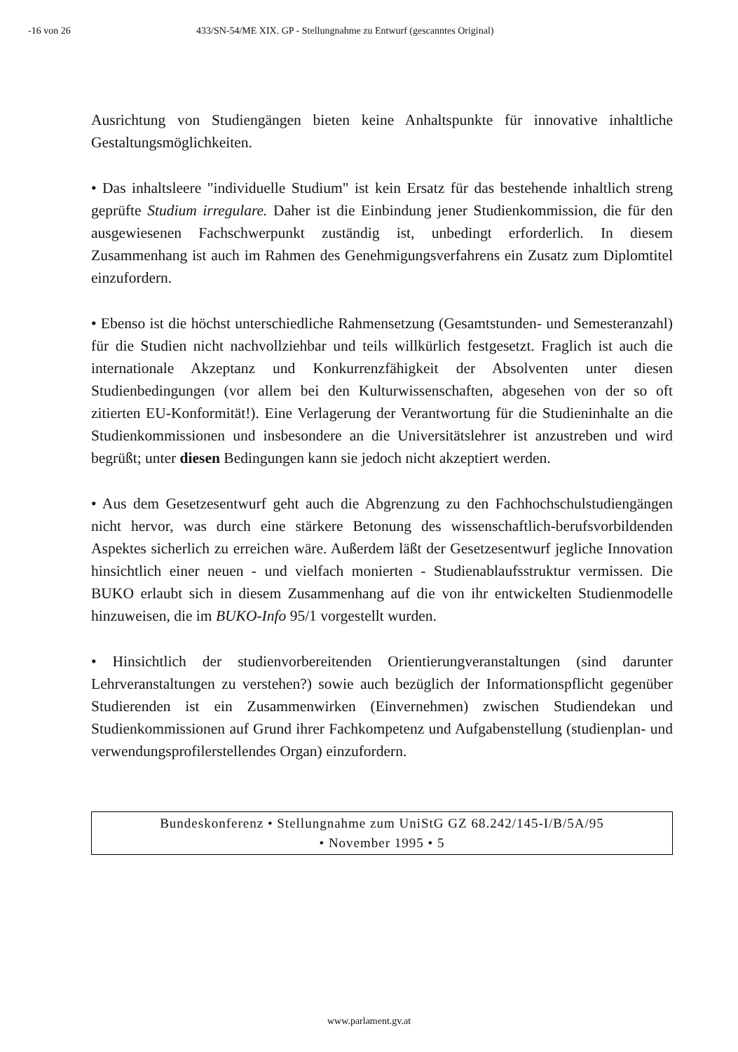-16 von 26 433/SN-54/ME XIX. GP - Stellungnahme zu Entwurf (gescanntes Original)
Ausrichtung von Studiengängen bieten keine Anhaltspunkte für innovative inhaltliche Gestaltungsmöglichkeiten.
• Das inhaltsleere "individuelle Studium" ist kein Ersatz für das bestehende inhaltlich streng geprüfte Studium irregulare. Daher ist die Einbindung jener Studienkommission, die für den ausgewiesenen Fachschwerpunkt zuständig ist, unbedingt erforderlich. In diesem Zusammenhang ist auch im Rahmen des Genehmigungsverfahrens ein Zusatz zum Diplomtitel einzufordern.
• Ebenso ist die höchst unterschiedliche Rahmensetzung (Gesamtstunden- und Semesteranzahl) für die Studien nicht nachvollziehbar und teils willkürlich festgesetzt. Fraglich ist auch die internationale Akzeptanz und Konkurrenzfähigkeit der Absolventen unter diesen Studienbedingungen (vor allem bei den Kulturwissenschaften, abgesehen von der so oft zitierten EU-Konformität!). Eine Verlagerung der Verantwortung für die Studieninhalte an die Studienkommissionen und insbesondere an die Universitätslehrer ist anzustreben und wird begrüßt; unter diesen Bedingungen kann sie jedoch nicht akzeptiert werden.
• Aus dem Gesetzesentwurf geht auch die Abgrenzung zu den Fachhochschulstudiengängen nicht hervor, was durch eine stärkere Betonung des wissenschaftlich-berufsvorbildenden Aspektes sicherlich zu erreichen wäre. Außerdem läßt der Gesetzesentwurf jegliche Innovation hinsichtlich einer neuen - und vielfach monierten - Studienablaufsstruktur vermissen. Die BUKO erlaubt sich in diesem Zusammenhang auf die von ihr entwickelten Studienmodelle hinzuweisen, die im BUKO-Info 95/1 vorgestellt wurden.
• Hinsichtlich der studienvorbereitenden Orientierungveranstaltungen (sind darunter Lehrveranstaltungen zu verstehen?) sowie auch bezüglich der Informationspflicht gegenüber Studierenden ist ein Zusammenwirken (Einvernehmen) zwischen Studiendekan und Studienkommissionen auf Grund ihrer Fachkompetenz und Aufgabenstellung (studienplan- und verwendungsprofilerstellendes Organ) einzufordern.
Bundeskonferenz • Stellungnahme zum UniStG GZ 68.242/145-I/B/5A/95
• November 1995 • 5
www.parlament.gv.at